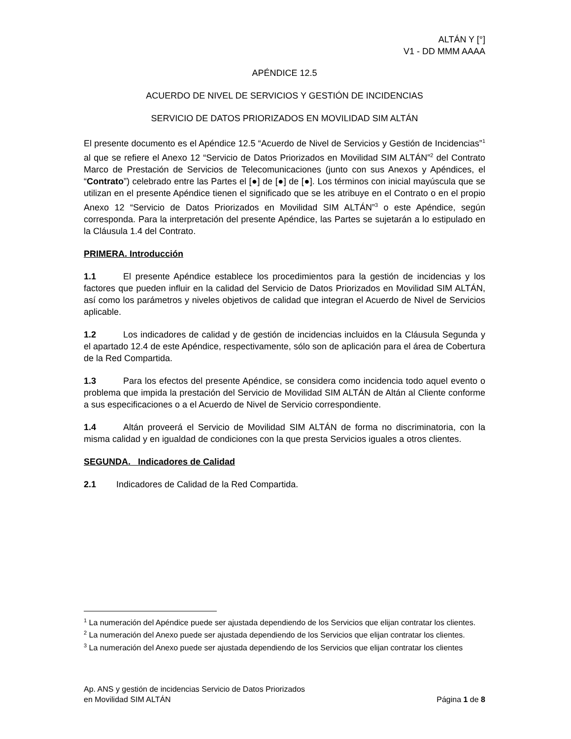ALTÁN Y [°]
V1 - DD MMM AAAA
APÉNDICE 12.5
ACUERDO DE NIVEL DE SERVICIOS Y GESTIÓN DE INCIDENCIAS
SERVICIO DE DATOS PRIORIZADOS EN MOVILIDAD SIM ALTÁN
El presente documento es el Apéndice 12.5 “Acuerdo de Nivel de Servicios y Gestión de Incidencias”<sup>1</sup> al que se refiere el Anexo 12 “Servicio de Datos Priorizados en Movilidad SIM ALTÁN”<sup>2</sup> del Contrato Marco de Prestación de Servicios de Telecomunicaciones (junto con sus Anexos y Apéndices, el “Contrato”) celebrado entre las Partes el [●] de [●] de [●]. Los términos con inicial mayúscula que se utilizan en el presente Apéndice tienen el significado que se les atribuye en el Contrato o en el propio Anexo 12 “Servicio de Datos Priorizados en Movilidad SIM ALTÁN”<sup>3</sup> o este Apéndice, según corresponda. Para la interpretación del presente Apéndice, las Partes se sujetarán a lo estipulado en la Cláusula 1.4 del Contrato.
PRIMERA. Introducción
1.1 El presente Apéndice establece los procedimientos para la gestión de incidencias y los factores que pueden influir en la calidad del Servicio de Datos Priorizados en Movilidad SIM ALTÁN, así como los parámetros y niveles objetivos de calidad que integran el Acuerdo de Nivel de Servicios aplicable.
1.2 Los indicadores de calidad y de gestión de incidencias incluidos en la Cláusula Segunda y el apartado 12.4 de este Apéndice, respectivamente, sólo son de aplicación para el área de Cobertura de la Red Compartida.
1.3 Para los efectos del presente Apéndice, se considera como incidencia todo aquel evento o problema que impida la prestación del Servicio de Movilidad SIM ALTÁN de Altán al Cliente conforme a sus especificaciones o a el Acuerdo de Nivel de Servicio correspondiente.
1.4 Altán proveerá el Servicio de Movilidad SIM ALTÁN de forma no discriminatoria, con la misma calidad y en igualdad de condiciones con la que presta Servicios iguales a otros clientes.
SEGUNDA. Indicadores de Calidad
2.1 Indicadores de Calidad de la Red Compartida.
<sup>1</sup> La numeración del Apéndice puede ser ajustada dependiendo de los Servicios que elijan contratar los clientes.
<sup>2</sup> La numeración del Anexo puede ser ajustada dependiendo de los Servicios que elijan contratar los clientes.
<sup>3</sup> La numeración del Anexo puede ser ajustada dependiendo de los Servicios que elijan contratar los clientes
Ap. ANS y gestión de incidencias Servicio de Datos Priorizados
en Movilidad SIM ALTÁN
Página 1 de 8